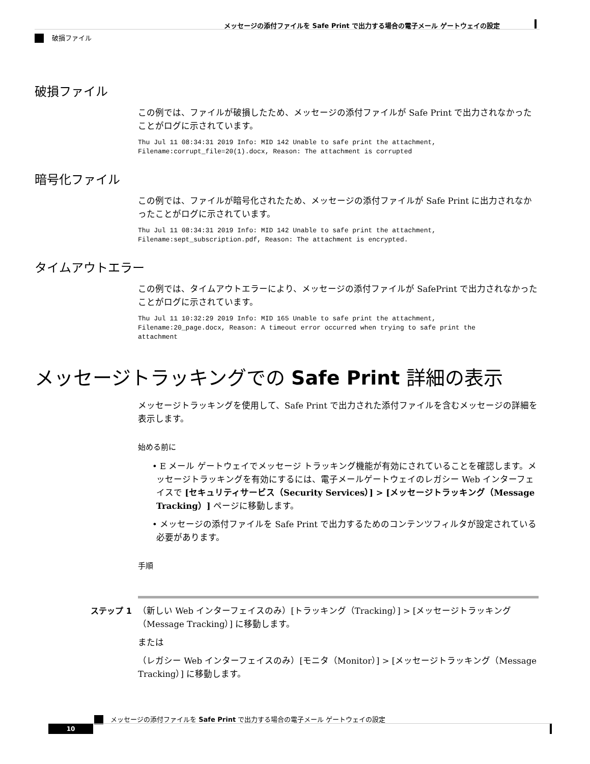メッセージの添付ファイルを Safe Print で出力する場合の電子メール ゲートウェイの設定
破損ファイル
破損ファイル
この例では、ファイルが破損したため、メッセージの添付ファイルが Safe Print で出力されなかったことがログに示されています。
Thu Jul 11 08:34:31 2019 Info: MID 142 Unable to safe print the attachment,
Filename:corrupt_file=20(1).docx, Reason: The attachment is corrupted
暗号化ファイル
この例では、ファイルが暗号化されたため、メッセージの添付ファイルが Safe Print に出力されなかったことがログに示されています。
Thu Jul 11 08:34:31 2019 Info: MID 142 Unable to safe print the attachment,
Filename:sept_subscription.pdf, Reason: The attachment is encrypted.
タイムアウトエラー
この例では、タイムアウトエラーにより、メッセージの添付ファイルが SafePrint で出力されなかったことがログに示されています。
Thu Jul 11 10:32:29 2019 Info: MID 165 Unable to safe print the attachment,
Filename:20_page.docx, Reason: A timeout error occurred when trying to safe print the
attachment
メッセージトラッキングでの Safe Print 詳細の表示
メッセージトラッキングを使用して、Safe Print で出力された添付ファイルを含むメッセージの詳細を表示します。
始める前に
• E メール ゲートウェイでメッセージ トラッキング機能が有効にされていることを確認します。メッセージトラッキングを有効にするには、電子メールゲートウェイのレガシー Web インターフェイスで [セキュリティサービス（Security Services）] > [メッセージトラッキング（Message Tracking）] ページに移動します。
• メッセージの添付ファイルを Safe Print で出力するためのコンテンツフィルタが設定されている必要があります。
手順
ステップ 1 （新しい Web インターフェイスのみ）[トラッキング（Tracking）] > [メッセージトラッキング（Message Tracking）] に移動します。
または
（レガシー Web インターフェイスのみ）[モニタ（Monitor）] > [メッセージトラッキング（Message Tracking）] に移動します。
メッセージの添付ファイルを Safe Print で出力する場合の電子メール ゲートウェイの設定
10